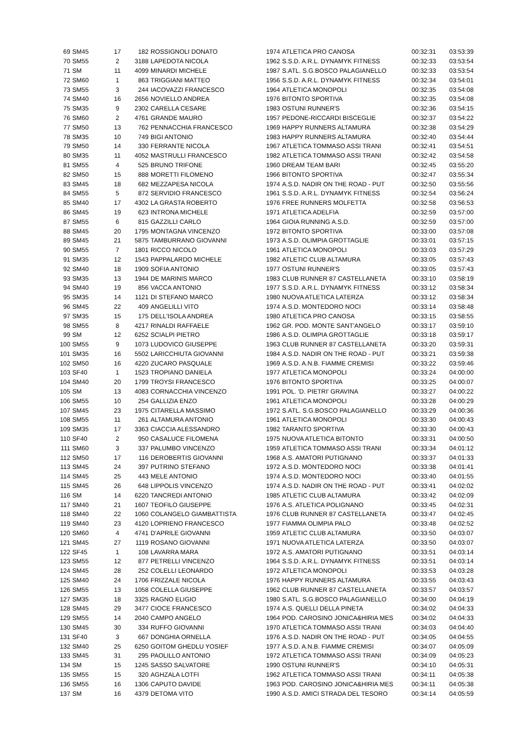| 69 | SM45 | 17 | 182 | ROSSIGNOLI DONATO | 1974 | ATLETICA PRO CANOSA | 00:32:31 | 03:53:39 |
| 70 | SM55 | 2 | 3188 | LAPEDOTA NICOLA | 1962 | S.S.D. A.R.L. DYNAMYK FITNESS | 00:32:33 | 03:53:54 |
| 71 | SM | 11 | 4099 | MINARDI MICHELE | 1987 | S.ATL. S.G.BOSCO PALAGIANELLO | 00:32:33 | 03:53:54 |
| 72 | SM60 | 1 | 863 | TRIGGIANI MATTEO | 1956 | S.S.D. A.R.L. DYNAMYK FITNESS | 00:32:34 | 03:54:01 |
| 73 | SM55 | 3 | 244 | IACOVAZZI FRANCESCO | 1964 | ATLETICA MONOPOLI | 00:32:35 | 03:54:08 |
| 74 | SM40 | 16 | 2656 | NOVIELLO ANDREA | 1976 | BITONTO SPORTIVA | 00:32:35 | 03:54:08 |
| 75 | SM35 | 9 | 2302 | CARELLA CESARE | 1983 | OSTUNI RUNNER'S | 00:32:36 | 03:54:15 |
| 76 | SM60 | 2 | 4761 | GRANDE MAURO | 1957 | PEDONE-RICCARDI BISCEGLIE | 00:32:37 | 03:54:22 |
| 77 | SM50 | 13 | 762 | PENNACCHIA FRANCESCO | 1969 | HAPPY RUNNERS ALTAMURA | 00:32:38 | 03:54:29 |
| 78 | SM35 | 10 | 749 | BIGI ANTONIO | 1983 | HAPPY RUNNERS ALTAMURA | 00:32:40 | 03:54:44 |
| 79 | SM50 | 14 | 330 | FERRANTE NICOLA | 1967 | ATLETICA TOMMASO ASSI TRANI | 00:32:41 | 03:54:51 |
| 80 | SM35 | 11 | 4052 | MASTRULLI FRANCESCO | 1982 | ATLETICA TOMMASO ASSI TRANI | 00:32:42 | 03:54:58 |
| 81 | SM55 | 4 | 525 | BRUNO TRIFONE | 1960 | DREAM TEAM BARI | 00:32:45 | 03:55:20 |
| 82 | SM50 | 15 | 888 | MORETTI FILOMENO | 1966 | BITONTO SPORTIVA | 00:32:47 | 03:55:34 |
| 83 | SM45 | 18 | 682 | MEZZAPESA NICOLA | 1974 | A.S.D. NADIR ON THE ROAD - PUT | 00:32:50 | 03:55:56 |
| 84 | SM55 | 5 | 872 | SERVIDIO FRANCESCO | 1961 | S.S.D. A.R.L. DYNAMYK FITNESS | 00:32:54 | 03:56:24 |
| 85 | SM40 | 17 | 4302 | LA GRASTA ROBERTO | 1976 | FREE RUNNERS MOLFETTA | 00:32:58 | 03:56:53 |
| 86 | SM45 | 19 | 623 | INTRONA MICHELE | 1971 | ATLETICA ADELFIA | 00:32:59 | 03:57:00 |
| 87 | SM55 | 6 | 815 | GAZZILLI CARLO | 1964 | GIOIA RUNNING A.S.D. | 00:32:59 | 03:57:00 |
| 88 | SM45 | 20 | 1795 | MONTAGNA VINCENZO | 1972 | BITONTO SPORTIVA | 00:33:00 | 03:57:08 |
| 89 | SM45 | 21 | 5875 | TAMBURRANO GIOVANNI | 1973 | A.S.D. OLIMPIA GROTTAGLIE | 00:33:01 | 03:57:15 |
| 90 | SM55 | 7 | 1801 | RICCO NICOLO | 1961 | ATLETICA MONOPOLI | 00:33:03 | 03:57:29 |
| 91 | SM35 | 12 | 1543 | PAPPALARDO MICHELE | 1982 | ATLETIC CLUB ALTAMURA | 00:33:05 | 03:57:43 |
| 92 | SM40 | 18 | 1909 | SOFIA ANTONIO | 1977 | OSTUNI RUNNER'S | 00:33:05 | 03:57:43 |
| 93 | SM35 | 13 | 1944 | DE MARINIS MARCO | 1983 | CLUB RUNNER 87 CASTELLANETA | 00:33:10 | 03:58:19 |
| 94 | SM40 | 19 | 856 | VACCA ANTONIO | 1977 | S.S.D. A.R.L. DYNAMYK FITNESS | 00:33:12 | 03:58:34 |
| 95 | SM35 | 14 | 1121 | DI STEFANO MARCO | 1980 | NUOVA ATLETICA LATERZA | 00:33:12 | 03:58:34 |
| 96 | SM45 | 22 | 409 | ANGELILLI VITO | 1974 | A.S.D. MONTEDORO NOCI | 00:33:14 | 03:58:48 |
| 97 | SM35 | 15 | 175 | DELL'ISOLA ANDREA | 1980 | ATLETICA PRO CANOSA | 00:33:15 | 03:58:55 |
| 98 | SM55 | 8 | 4217 | RINALDI RAFFAELE | 1962 | GR. POD. MONTE SANT'ANGELO | 00:33:17 | 03:59:10 |
| 99 | SM | 12 | 6252 | SCIALPI PIETRO | 1986 | A.S.D. OLIMPIA GROTTAGLIE | 00:33:18 | 03:59:17 |
| 100 | SM55 | 9 | 1073 | LUDOVICO GIUSEPPE | 1963 | CLUB RUNNER 87 CASTELLANETA | 00:33:20 | 03:59:31 |
| 101 | SM35 | 16 | 5502 | LARICCHIUTA GIOVANNI | 1984 | A.S.D. NADIR ON THE ROAD - PUT | 00:33:21 | 03:59:38 |
| 102 | SM50 | 16 | 4220 | ZUCARO PASQUALE | 1969 | A.S.D. A.N.B. FIAMME CREMISI | 00:33:22 | 03:59:46 |
| 103 | SF40 | 1 | 1523 | TROPIANO DANIELA | 1977 | ATLETICA MONOPOLI | 00:33:24 | 04:00:00 |
| 104 | SM40 | 20 | 1799 | TROYSI FRANCESCO | 1976 | BITONTO SPORTIVA | 00:33:25 | 04:00:07 |
| 105 | SM | 13 | 4083 | CORNACCHIA VINCENZO | 1991 | POL. 'D. PIETRI' GRAVINA | 00:33:27 | 04:00:22 |
| 106 | SM55 | 10 | 254 | GALLIZIA ENZO | 1961 | ATLETICA MONOPOLI | 00:33:28 | 04:00:29 |
| 107 | SM45 | 23 | 1975 | CITARELLA MASSIMO | 1972 | S.ATL. S.G.BOSCO PALAGIANELLO | 00:33:29 | 04:00:36 |
| 108 | SM55 | 11 | 261 | ALTAMURA ANTONIO | 1961 | ATLETICA MONOPOLI | 00:33:30 | 04:00:43 |
| 109 | SM35 | 17 | 3363 | CIACCIA ALESSANDRO | 1982 | TARANTO SPORTIVA | 00:33:30 | 04:00:43 |
| 110 | SF40 | 2 | 950 | CASALUCE FILOMENA | 1975 | NUOVA ATLETICA BITONTO | 00:33:31 | 04:00:50 |
| 111 | SM60 | 3 | 337 | PALUMBO VINCENZO | 1959 | ATLETICA TOMMASO ASSI TRANI | 00:33:34 | 04:01:12 |
| 112 | SM50 | 17 | 116 | DEROBERTIS GIOVANNI | 1968 | A.S. AMATORI PUTIGNANO | 00:33:37 | 04:01:33 |
| 113 | SM45 | 24 | 397 | PUTRINO STEFANO | 1972 | A.S.D. MONTEDORO NOCI | 00:33:38 | 04:01:41 |
| 114 | SM45 | 25 | 443 | MELE ANTONIO | 1974 | A.S.D. MONTEDORO NOCI | 00:33:40 | 04:01:55 |
| 115 | SM45 | 26 | 648 | LIPPOLIS VINCENZO | 1974 | A.S.D. NADIR ON THE ROAD - PUT | 00:33:41 | 04:02:02 |
| 116 | SM | 14 | 6220 | TANCREDI ANTONIO | 1985 | ATLETIC CLUB ALTAMURA | 00:33:42 | 04:02:09 |
| 117 | SM40 | 21 | 1607 | TEOFILO GIUSEPPE | 1976 | A.S. ATLETICA POLIGNANO | 00:33:45 | 04:02:31 |
| 118 | SM40 | 22 | 1060 | COLANGELO GIAMBATTISTA | 1976 | CLUB RUNNER 87 CASTELLANETA | 00:33:47 | 04:02:45 |
| 119 | SM40 | 23 | 4120 | LOPRIENO FRANCESCO | 1977 | FIAMMA OLIMPIA PALO | 00:33:48 | 04:02:52 |
| 120 | SM60 | 4 | 4741 | D'APRILE GIOVANNI | 1959 | ATLETIC CLUB ALTAMURA | 00:33:50 | 04:03:07 |
| 121 | SM45 | 27 | 1119 | ROSANO GIOVANNI | 1971 | NUOVA ATLETICA LATERZA | 00:33:50 | 04:03:07 |
| 122 | SF45 | 1 | 108 | LAVARRA MARA | 1972 | A.S. AMATORI PUTIGNANO | 00:33:51 | 04:03:14 |
| 123 | SM55 | 12 | 877 | PETRELLI VINCENZO | 1964 | S.S.D. A.R.L. DYNAMYK FITNESS | 00:33:51 | 04:03:14 |
| 124 | SM45 | 28 | 252 | COLELLI LEONARDO | 1972 | ATLETICA MONOPOLI | 00:33:53 | 04:03:28 |
| 125 | SM40 | 24 | 1706 | FRIZZALE NICOLA | 1976 | HAPPY RUNNERS ALTAMURA | 00:33:55 | 04:03:43 |
| 126 | SM55 | 13 | 1058 | COLELLA GIUSEPPE | 1962 | CLUB RUNNER 87 CASTELLANETA | 00:33:57 | 04:03:57 |
| 127 | SM35 | 18 | 3325 | RAGNO ELIGIO | 1980 | S.ATL. S.G.BOSCO PALAGIANELLO | 00:34:00 | 04:04:19 |
| 128 | SM45 | 29 | 3477 | CIOCE FRANCESCO | 1974 | A.S. QUELLI DELLA PINETA | 00:34:02 | 04:04:33 |
| 129 | SM55 | 14 | 2040 | CAMPO ANGELO | 1964 | POD. CAROSINO JONICA&HIRIA MES | 00:34:02 | 04:04:33 |
| 130 | SM45 | 30 | 334 | RUFFO GIOVANNI | 1970 | ATLETICA TOMMASO ASSI TRANI | 00:34:03 | 04:04:40 |
| 131 | SF40 | 3 | 667 | DONGHIA ORNELLA | 1976 | A.S.D. NADIR ON THE ROAD - PUT | 00:34:05 | 04:04:55 |
| 132 | SM40 | 25 | 6250 | GOITOM GHEDLU YOSIEF | 1977 | A.S.D. A.N.B. FIAMME CREMISI | 00:34:07 | 04:05:09 |
| 133 | SM45 | 31 | 295 | PAOLILLO ANTONIO | 1972 | ATLETICA TOMMASO ASSI TRANI | 00:34:09 | 04:05:23 |
| 134 | SM | 15 | 1245 | SASSO SALVATORE | 1990 | OSTUNI RUNNER'S | 00:34:10 | 04:05:31 |
| 135 | SM55 | 15 | 320 | AGHZALA LOTFI | 1962 | ATLETICA TOMMASO ASSI TRANI | 00:34:11 | 04:05:38 |
| 136 | SM55 | 16 | 1306 | CAPUTO DAVIDE | 1963 | POD. CAROSINO JONICA&HIRIA MES | 00:34:11 | 04:05:38 |
| 137 | SM | 16 | 4379 | DETOMA VITO | 1990 | A.S.D. AMICI STRADA DEL TESORO | 00:34:14 | 04:05:59 |